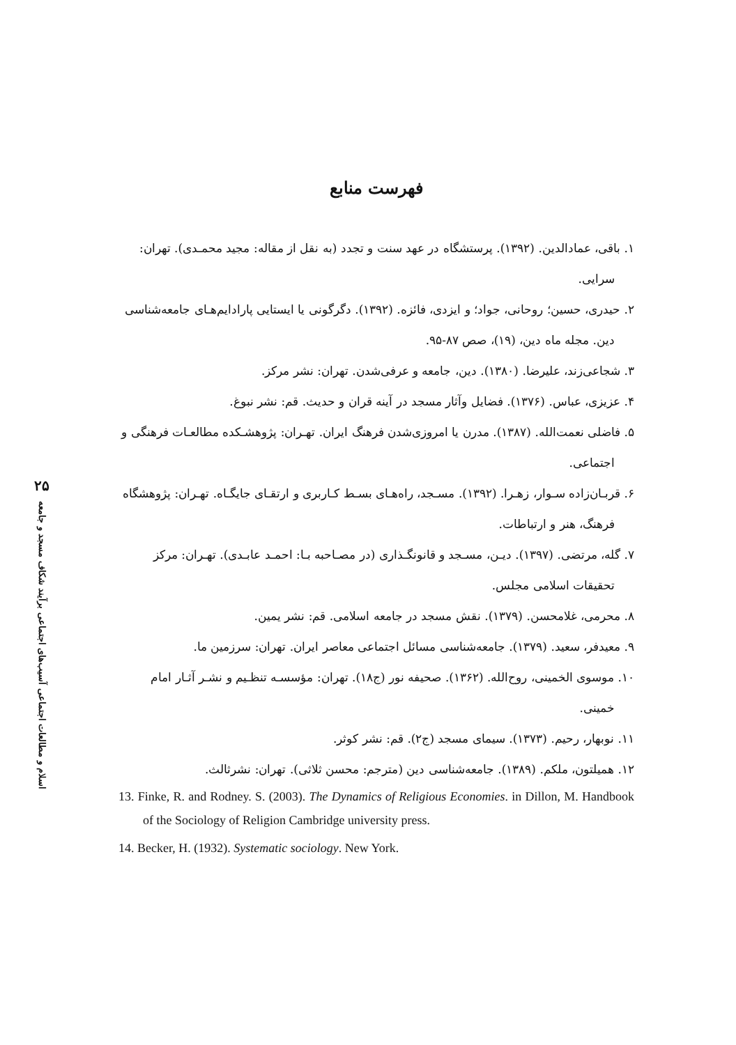۲۵
اسلام‌ و مطالعات اجتماعی آسیب‌های اجتماعی برآیند شکاف مسجد و جامعه
فهرست منابع
۱. باقی، عمادالدین. (۱۳۹۲). پرستشگاه در عهد سنت و تجدد (به نقل از مقاله: مجید محمـدی). تهران: سرایی.
۲. حیدری، حسین؛ روحانی، جواد؛ و ایزدی، فائزه. (۱۳۹۲). دگرگونی یا ایستایی پارادایم‌هـای جامعه‌شناسی دین. مجله ماه دین، (۱۹)، صص ۸۷-۹۵.
۳. شجاعی‌زند، علیرضا. (۱۳۸۰). دین، جامعه و عرفی‌شدن. تهران: نشر مرکز.
۴. عزیزی، عباس. (۱۳۷۶). فضایل وآثار مسجد در آینه قران و حدیث. قم: نشر نبوغ.
۵. فاضلی نعمت‌الله. (۱۳۸۷). مدرن یا امروزی‌شدن فرهنگ ایران. تهـران: پژوهشـکده مطالعـات فرهنگی و اجتماعی.
۶. قربـان‌زاده سـوار، زهـرا. (۱۳۹۲). مسـجد، راه‌هـای بسـط کـاربری و ارتقـای جایگـاه. تهـران: پژوهشگاه فرهنگ، هنر و ارتباطات.
۷. گله، مرتضی. (۱۳۹۷). دیـن، مسـجد و قانونگـذاری (در مصـاحبه بـا: احمـد عابـدی). تهـران: مرکز تحقیقات اسلامی مجلس.
۸. محرمی، غلامحسن. (۱۳۷۹). نقش مسجد در جامعه اسلامی. قم: نشر یمین.
۹. معیدفر، سعید. (۱۳۷۹). جامعه‌شناسی مسائل اجتماعی معاصر ایران. تهران: سرزمین ما.
۱۰. موسوی الخمینی، روح‌الله. (۱۳۶۲). صحیفه نور (ج۱۸). تهران: مؤسسـه تنظـیم و نشـر آثـار امام خمینی.
۱۱. نوبهار، رحیم. (۱۳۷۳). سیمای مسجد (ج۲). قم: نشر کوثر.
۱۲. همیلتون، ملکم. (۱۳۸۹). جامعه‌شناسی دین (مترجم: محسن ثلاثی). تهران: نشرثالث.
13. Finke, R. and Rodney. S. (2003). The Dynamics of Religious Economies. in Dillon, M. Handbook of the Sociology of Religion Cambridge university press.
14. Becker, H. (1932). Systematic sociology. New York.